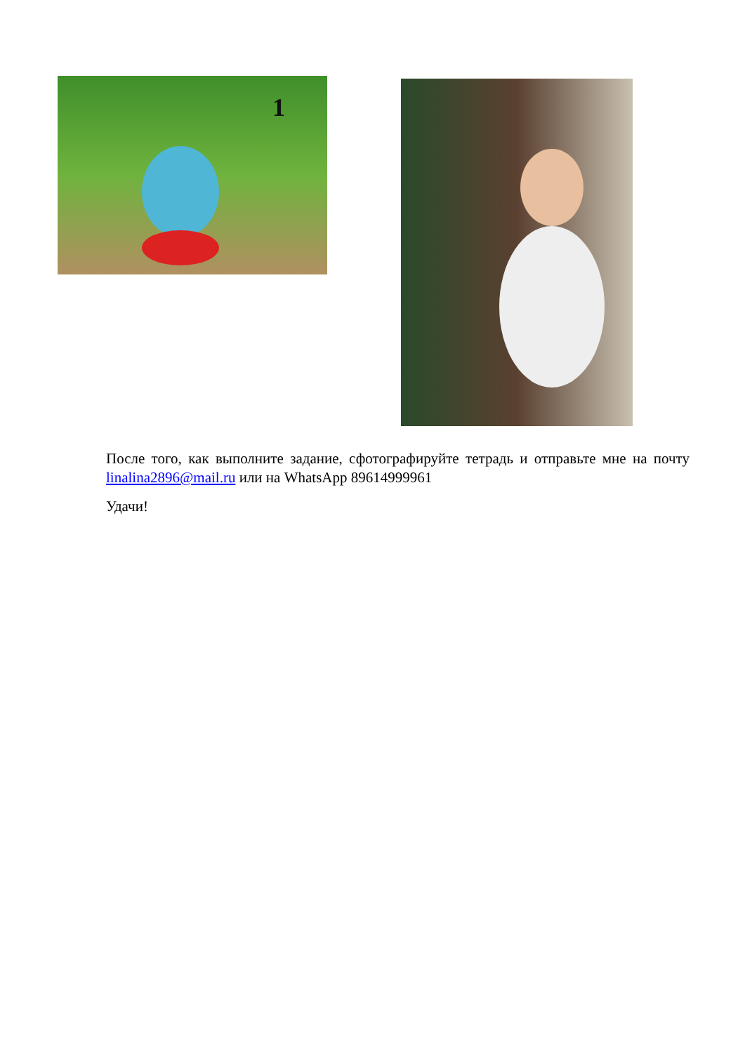1
После того, как выполните задание, сфотографируйте тетрадь и отправьте мне на почту linalina2896@mail.ru или на WhatsApp 89614999961
Удачи!